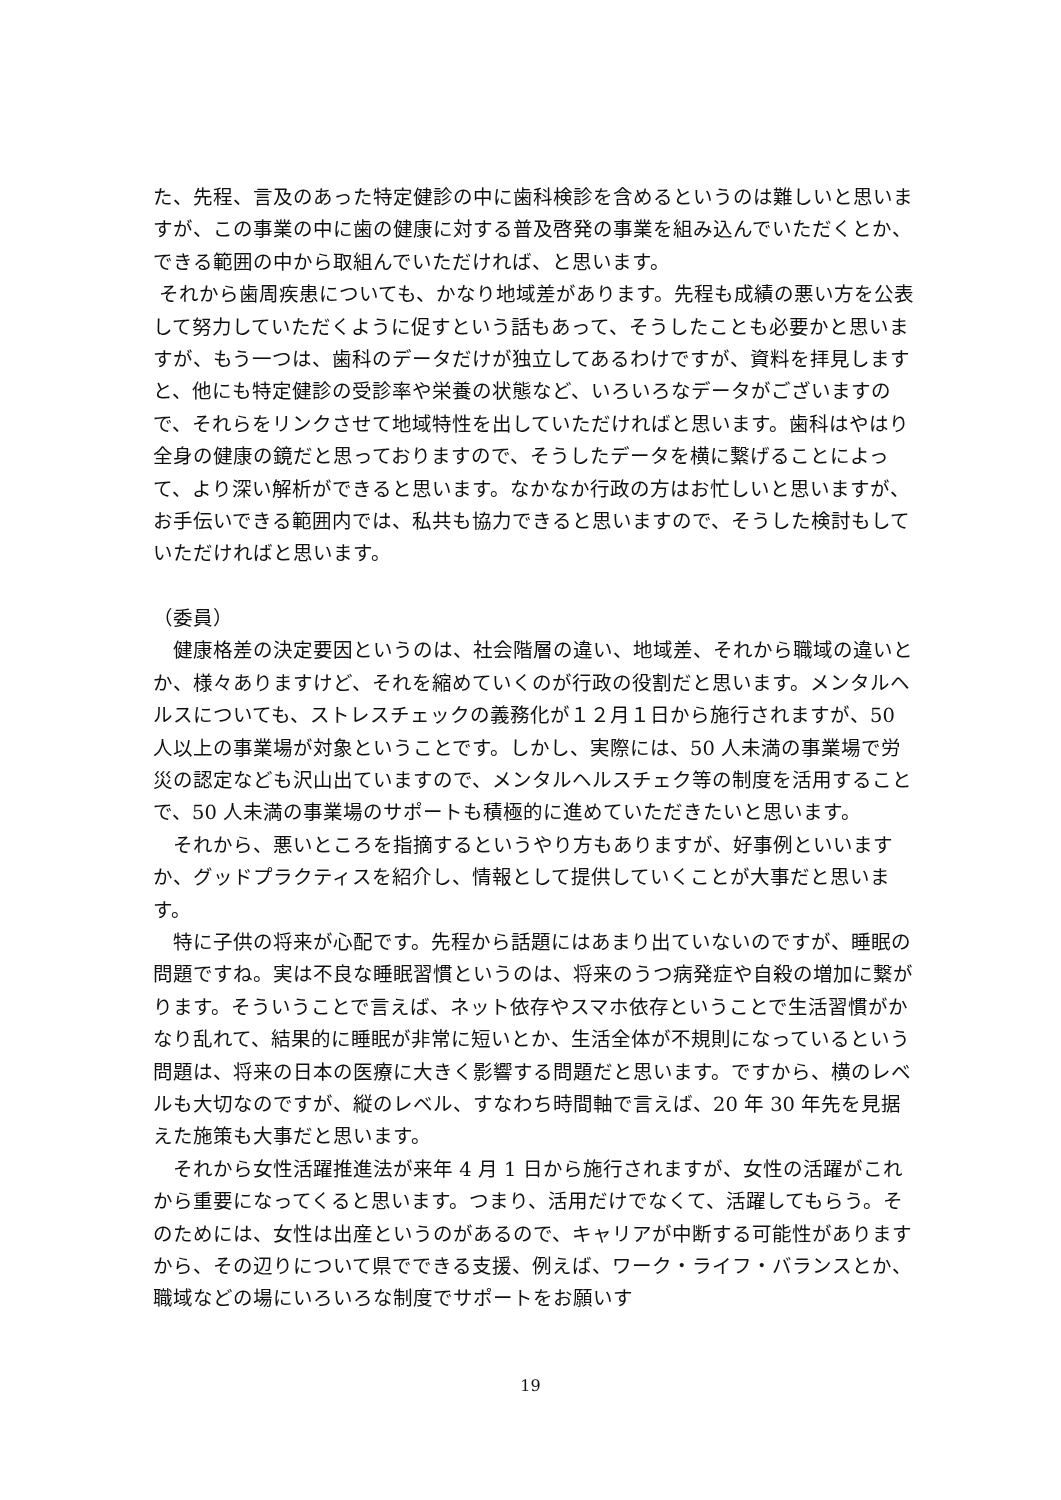た、先程、言及のあった特定健診の中に歯科検診を含めるというのは難しいと思いますが、この事業の中に歯の健康に対する普及啓発の事業を組み込んでいただくとか、できる範囲の中から取組んでいただければ、と思います。
それから歯周疾患についても、かなり地域差があります。先程も成績の悪い方を公表して努力していただくように促すという話もあって、そうしたことも必要かと思いますが、もう一つは、歯科のデータだけが独立してあるわけですが、資料を拝見しますと、他にも特定健診の受診率や栄養の状態など、いろいろなデータがございますので、それらをリンクさせて地域特性を出していただければと思います。歯科はやはり全身の健康の鏡だと思っておりますので、そうしたデータを横に繋げることによって、より深い解析ができると思います。なかなか行政の方はお忙しいと思いますが、お手伝いできる範囲内では、私共も協力できると思いますので、そうした検討もしていただければと思います。
（委員）
　健康格差の決定要因というのは、社会階層の違い、地域差、それから職域の違いとか、様々ありますけど、それを縮めていくのが行政の役割だと思います。メンタルヘルスについても、ストレスチェックの義務化が１２月１日から施行されますが、50 人以上の事業場が対象ということです。しかし、実際には、50 人未満の事業場で労災の認定なども沢山出ていますので、メンタルヘルスチェク等の制度を活用することで、50 人未満の事業場のサポートも積極的に進めていただきたいと思います。
　それから、悪いところを指摘するというやり方もありますが、好事例といいますか、グッドプラクティスを紹介し、情報として提供していくことが大事だと思います。
　特に子供の将来が心配です。先程から話題にはあまり出ていないのですが、睡眠の問題ですね。実は不良な睡眠習慣というのは、将来のうつ病発症や自殺の増加に繋がります。そういうことで言えば、ネット依存やスマホ依存ということで生活習慣がかなり乱れて、結果的に睡眠が非常に短いとか、生活全体が不規則になっているという問題は、将来の日本の医療に大きく影響する問題だと思います。ですから、横のレベルも大切なのですが、縦のレベル、すなわち時間軸で言えば、20 年 30 年先を見据えた施策も大事だと思います。
　それから女性活躍推進法が来年 4 月 1 日から施行されますが、女性の活躍がこれから重要になってくると思います。つまり、活用だけでなくて、活躍してもらう。そのためには、女性は出産というのがあるので、キャリアが中断する可能性がありますから、その辺りについて県でできる支援、例えば、ワーク・ライフ・バランスとか、職域などの場にいろいろな制度でサポートをお願いす
19